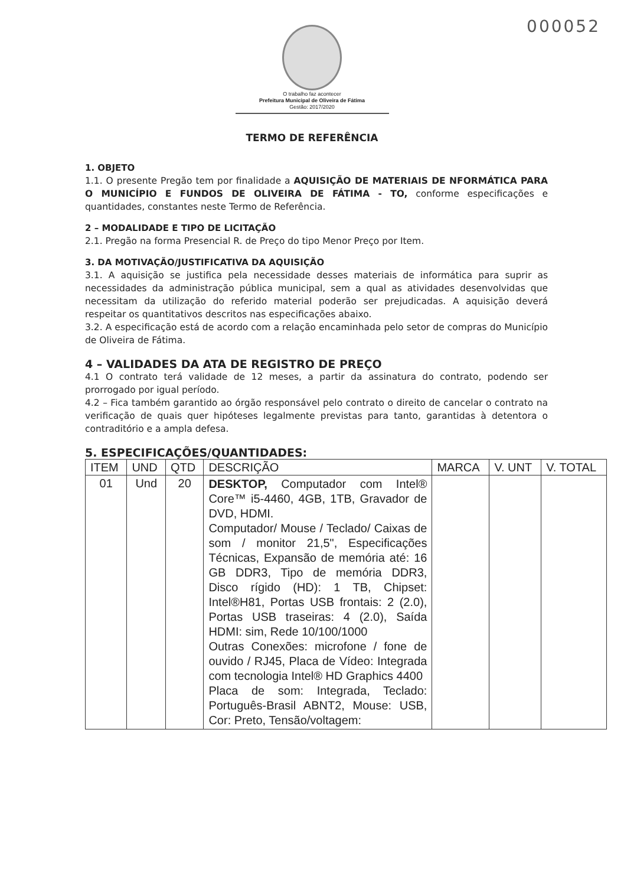000052
O trabalho faz acontecer
Prefeitura Municipal de Oliveira de Fátima
Gestão: 2017/2020
TERMO DE REFERÊNCIA
1. OBJETO
1.1. O presente Pregão tem por finalidade a AQUISIÇÃO DE MATERIAIS DE NFORMÁTICA PARA O MUNICÍPIO E FUNDOS DE OLIVEIRA DE FÁTIMA - TO, conforme especificações e quantidades, constantes neste Termo de Referência.
2 – MODALIDADE E TIPO DE LICITAÇÃO
2.1. Pregão na forma Presencial R. de Preço do tipo Menor Preço por Item.
3. DA MOTIVAÇÃO/JUSTIFICATIVA DA AQUISIÇÃO
3.1. A aquisição se justifica pela necessidade desses materiais de informática para suprir as necessidades da administração pública municipal, sem a qual as atividades desenvolvidas que necessitam da utilização do referido material poderão ser prejudicadas. A aquisição deverá respeitar os quantitativos descritos nas especificações abaixo.
3.2. A especificação está de acordo com a relação encaminhada pelo setor de compras do Município de Oliveira de Fátima.
4 – VALIDADES DA ATA DE REGISTRO DE PREÇO
4.1 O contrato terá validade de 12 meses, a partir da assinatura do contrato, podendo ser prorrogado por igual período.
4.2 – Fica também garantido ao órgão responsável pelo contrato o direito de cancelar o contrato na verificação de quais quer hipóteses legalmente previstas para tanto, garantidas à detentora o contraditório e a ampla defesa.
5. ESPECIFICAÇÕES/QUANTIDADES:
| ITEM | UND | QTD | DESCRIÇÃO | MARCA | V. UNT | V. TOTAL |
| --- | --- | --- | --- | --- | --- | --- |
| 01 | Und | 20 | DESKTOP, Computador com Intel® Core™ i5-4460, 4GB, 1TB, Gravador de DVD, HDMI. Computador/ Mouse / Teclado/ Caixas de som / monitor 21,5", Especificações Técnicas, Expansão de memória até: 16 GB DDR3, Tipo de memória DDR3, Disco rígido (HD): 1 TB, Chipset: Intel®H81, Portas USB frontais: 2 (2.0), Portas USB traseiras: 4 (2.0), Saída HDMI: sim, Rede 10/100/1000 Outras Conexões: microfone / fone de ouvido / RJ45, Placa de Vídeo: Integrada com tecnologia Intel® HD Graphics 4400 Placa de som: Integrada, Teclado: Português-Brasil ABNT2, Mouse: USB, Cor: Preto, Tensão/voltagem: | | | |